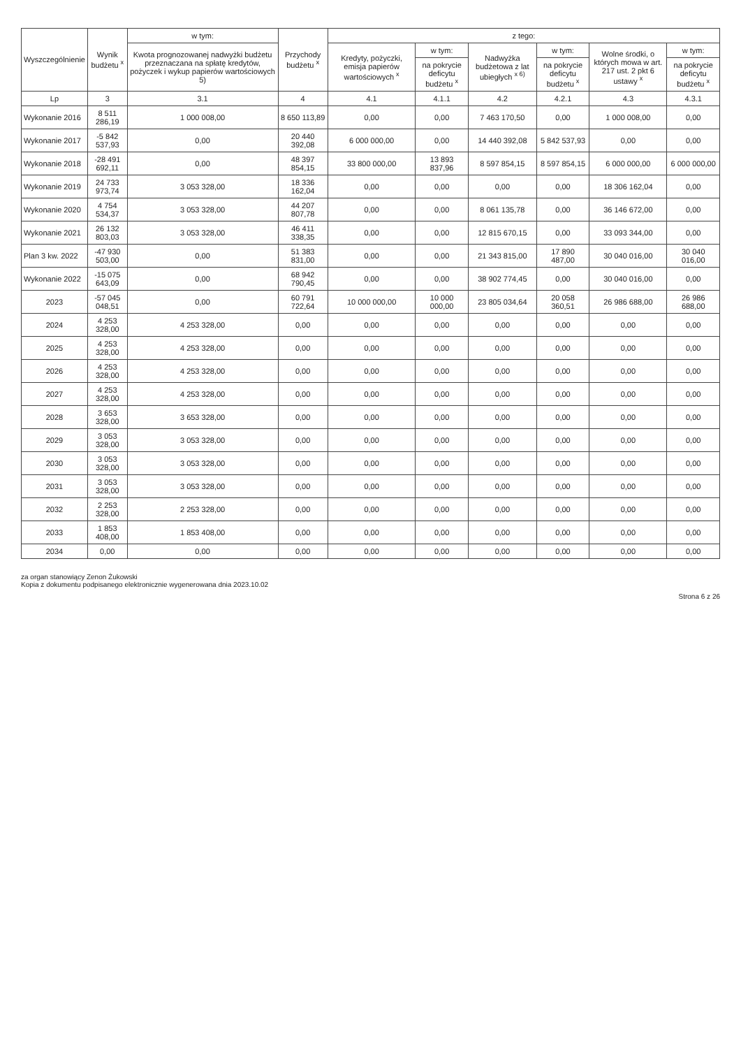| Wyszczególnienie | Wynik budżetu <sup>x</sup> | w tym: | Przychody budżetu <sup>x</sup> | z tego: | | | | | |
| --- | --- | --- | --- | --- | --- | --- | --- | --- | --- |
| | | Kwota prognozowanej nadwyżki budżetu przeznaczana na spłatę kredytów, pożyczek i wykup papierów wartościowych 5) | | Kredyty, pożyczki, emisja papierów wartościowych <sup>x</sup> | w tym: | Nadwyżka budżetowa z lat ubiegłych <sup>x 6)</sup> | w tym: | Wolne środki, o których mowa w art. 217 ust. 2 pkt 6 ustawy <sup>x</sup> | w tym: |
| | | | | | na pokrycie deficytu budżetu <sup>x</sup> | | na pokrycie deficytu budżetu <sup>x</sup> | | na pokrycie deficytu budżetu <sup>x</sup> |
| Lp | 3 | 3.1 | 4 | 4.1 | 4.1.1 | 4.2 | 4.2.1 | 4.3 | 4.3.1 |
| Wykonanie 2016 | 8 511 286,19 | 1 000 008,00 | 8 650 113,89 | 0,00 | 0,00 | 7 463 170,50 | 0,00 | 1 000 008,00 | 0,00 |
| Wykonanie 2017 | -5 842 537,93 | 0,00 | 20 440 392,08 | 6 000 000,00 | 0,00 | 14 440 392,08 | 5 842 537,93 | 0,00 | 0,00 |
| Wykonanie 2018 | -28 491 692,11 | 0,00 | 48 397 854,15 | 33 800 000,00 | 13 893 837,96 | 8 597 854,15 | 8 597 854,15 | 6 000 000,00 | 6 000 000,00 |
| Wykonanie 2019 | 24 733 973,74 | 3 053 328,00 | 18 336 162,04 | 0,00 | 0,00 | 0,00 | 0,00 | 18 306 162,04 | 0,00 |
| Wykonanie 2020 | 4 754 534,37 | 3 053 328,00 | 44 207 807,78 | 0,00 | 0,00 | 8 061 135,78 | 0,00 | 36 146 672,00 | 0,00 |
| Wykonanie 2021 | 26 132 803,03 | 3 053 328,00 | 46 411 338,35 | 0,00 | 0,00 | 12 815 670,15 | 0,00 | 33 093 344,00 | 0,00 |
| Plan 3 kw. 2022 | -47 930 503,00 | 0,00 | 51 383 831,00 | 0,00 | 0,00 | 21 343 815,00 | 17 890 487,00 | 30 040 016,00 | 30 040 016,00 |
| Wykonanie 2022 | -15 075 643,09 | 0,00 | 68 942 790,45 | 0,00 | 0,00 | 38 902 774,45 | 0,00 | 30 040 016,00 | 0,00 |
| 2023 | -57 045 048,51 | 0,00 | 60 791 722,64 | 10 000 000,00 | 10 000 000,00 | 23 805 034,64 | 20 058 360,51 | 26 986 688,00 | 26 986 688,00 |
| 2024 | 4 253 328,00 | 4 253 328,00 | 0,00 | 0,00 | 0,00 | 0,00 | 0,00 | 0,00 | 0,00 |
| 2025 | 4 253 328,00 | 4 253 328,00 | 0,00 | 0,00 | 0,00 | 0,00 | 0,00 | 0,00 | 0,00 |
| 2026 | 4 253 328,00 | 4 253 328,00 | 0,00 | 0,00 | 0,00 | 0,00 | 0,00 | 0,00 | 0,00 |
| 2027 | 4 253 328,00 | 4 253 328,00 | 0,00 | 0,00 | 0,00 | 0,00 | 0,00 | 0,00 | 0,00 |
| 2028 | 3 653 328,00 | 3 653 328,00 | 0,00 | 0,00 | 0,00 | 0,00 | 0,00 | 0,00 | 0,00 |
| 2029 | 3 053 328,00 | 3 053 328,00 | 0,00 | 0,00 | 0,00 | 0,00 | 0,00 | 0,00 | 0,00 |
| 2030 | 3 053 328,00 | 3 053 328,00 | 0,00 | 0,00 | 0,00 | 0,00 | 0,00 | 0,00 | 0,00 |
| 2031 | 3 053 328,00 | 3 053 328,00 | 0,00 | 0,00 | 0,00 | 0,00 | 0,00 | 0,00 | 0,00 |
| 2032 | 2 253 328,00 | 2 253 328,00 | 0,00 | 0,00 | 0,00 | 0,00 | 0,00 | 0,00 | 0,00 |
| 2033 | 1 853 408,00 | 1 853 408,00 | 0,00 | 0,00 | 0,00 | 0,00 | 0,00 | 0,00 | 0,00 |
| 2034 | 0,00 | 0,00 | 0,00 | 0,00 | 0,00 | 0,00 | 0,00 | 0,00 | 0,00 |
za organ stanowiący Zenon Żukowski
Kopia z dokumentu podpisanego elektronicznie wygenerowana dnia 2023.10.02
Strona 6 z 26